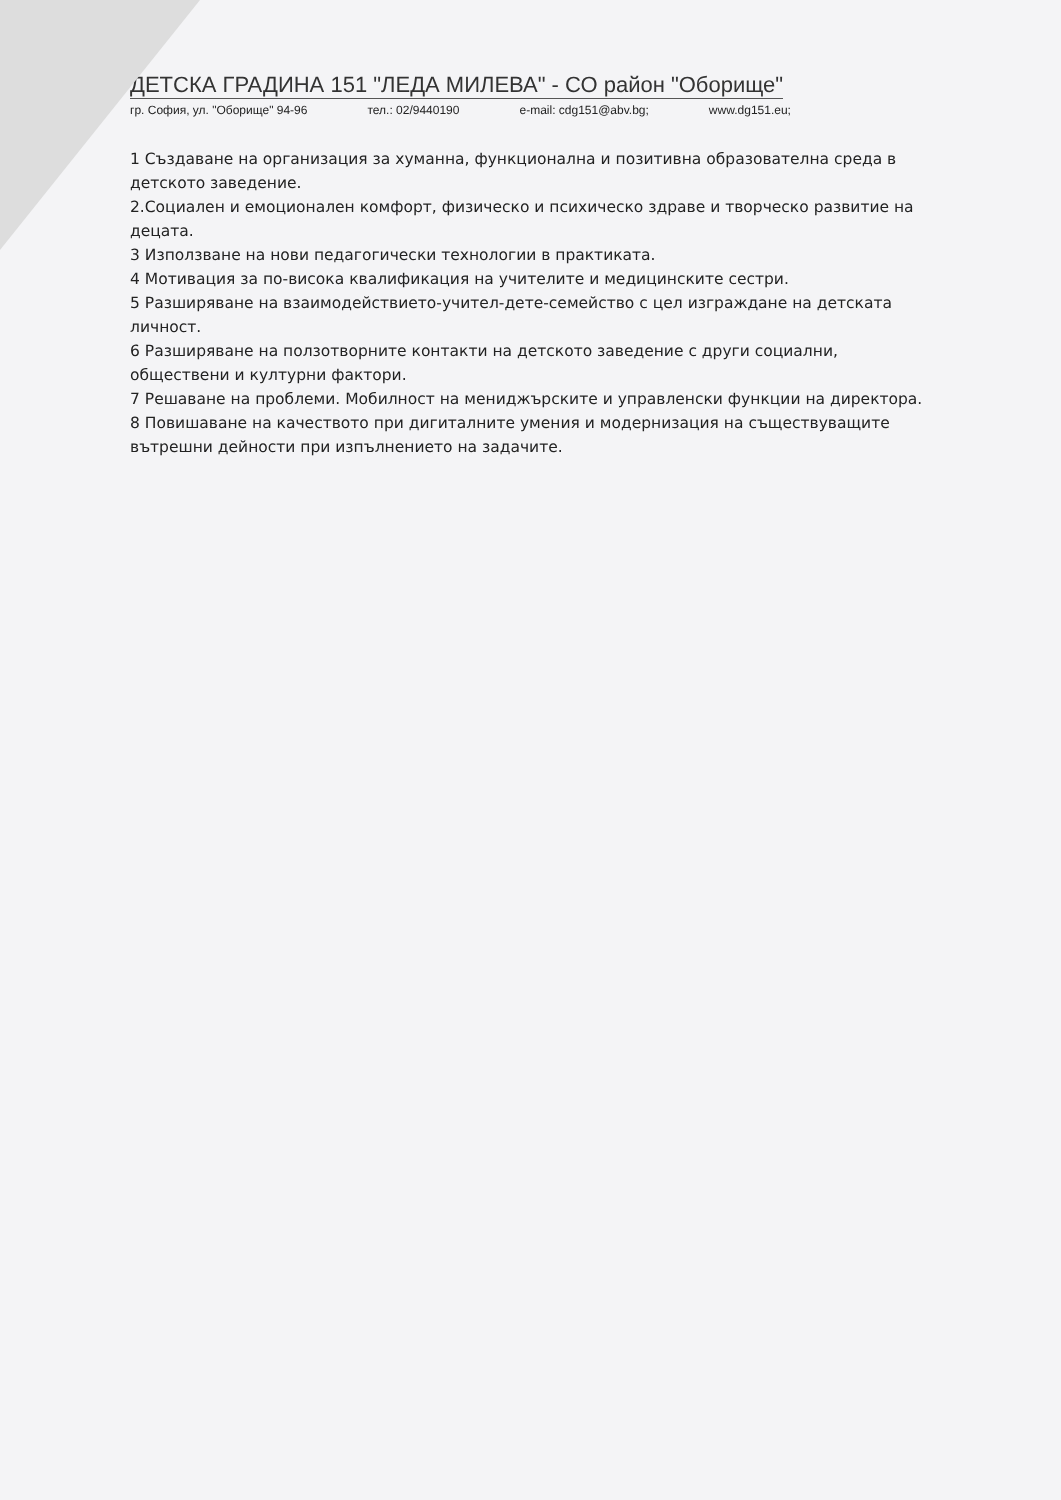ДЕТСКА ГРАДИНА 151 "ЛЕДА МИЛЕВА" - СО район "Оборище"
гр. София, ул. "Оборище" 94-96 тел.: 02/9440190 e-mail: cdg151@abv.bg; www.dg151.eu;
1 Създаване на организация за хуманна, функционална и позитивна образователна среда в детското заведение.
2.Социален и емоционален комфорт, физическо и психическо здраве и творческо развитие на децата.
3 Използване на нови педагогически технологии в практиката.
4 Мотивация за по-висока квалификация на учителите и медицинските сестри.
5 Разширяване на взаимодействието-учител-дете-семейство с цел изграждане на детската личност.
6 Разширяване на ползотворните контакти на детското заведение с други социални, обществени и културни фактори.
7 Решаване на проблеми. Мобилност на мениджърските и управленски функции на директора.
8 Повишаване на качеството при дигиталните умения и модернизация на съществуващите вътрешни дейности при изпълнението на задачите.